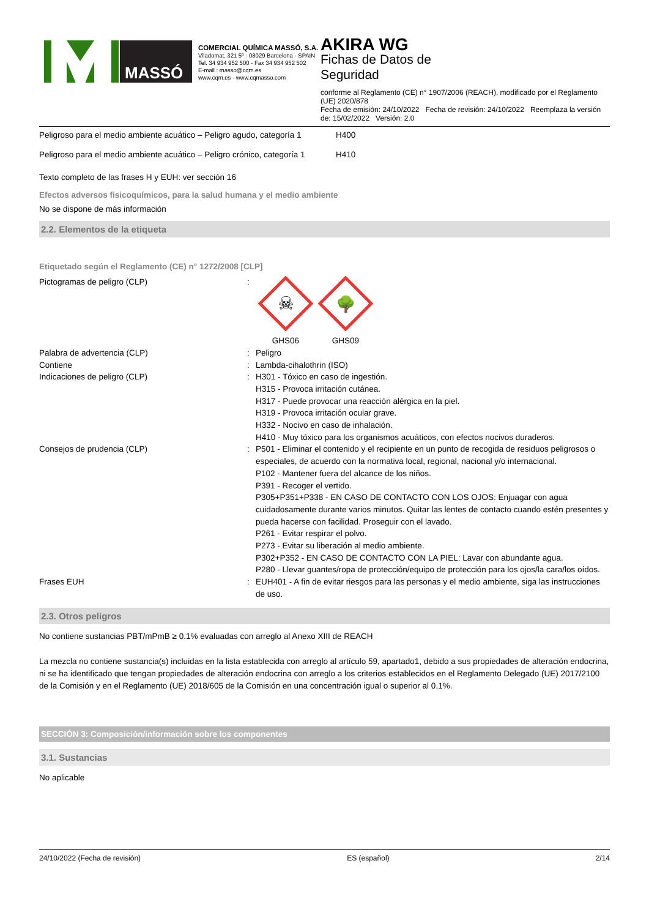MASSÓ
COMERCIAL QUÍMICA MASSÓ, S.A.
Viladomat, 321 5º - 08029 Barcelona - SPAIN
Tel. 34 934 952 500 - Fax 34 934 952 502
E-mail : masso@cqm.es
www.cqm.es - www.cqmasso.com
AKIRA WG
Fichas de Datos de
Seguridad
conforme al Reglamento (CE) n° 1907/2006 (REACH), modificado por el Reglamento (UE) 2020/878
Fecha de emisión: 24/10/2022 Fecha de revisión: 24/10/2022 Reemplaza la versión de: 15/02/2022 Versión: 2.0
| Peligroso para el medio ambiente acuático – Peligro agudo, categoría 1 | H400 |
| Peligroso para el medio ambiente acuático – Peligro crónico, categoría 1 | H410 |
Texto completo de las frases H y EUH: ver sección 16
Efectos adversos fisicoquímicos, para la salud humana y el medio ambiente
No se dispone de más información
2.2. Elementos de la etiqueta
Etiquetado según el Reglamento (CE) n° 1272/2008 [CLP]
| Pictogramas de peligro (CLP) | : | ☠ GHS06 🌳 GHS09 |
| Palabra de advertencia (CLP) | : | Peligro |
| Contiene | : | Lambda-cihalothrin (ISO) |
| Indicaciones de peligro (CLP) | : | H301 - Tóxico en caso de ingestión. H315 - Provoca irritación cutánea. H317 - Puede provocar una reacción alérgica en la piel. H319 - Provoca irritación ocular grave. H332 - Nocivo en caso de inhalación. H410 - Muy tóxico para los organismos acuáticos, con efectos nocivos duraderos. |
| Consejos de prudencia (CLP) | : | P501 - Eliminar el contenido y el recipiente en un punto de recogida de residuos peligrosos o especiales, de acuerdo con la normativa local, regional, nacional y/o internacional. P102 - Mantener fuera del alcance de los niños. P391 - Recoger el vertido. P305+P351+P338 - EN CASO DE CONTACTO CON LOS OJOS: Enjuagar con agua cuidadosamente durante varios minutos. Quitar las lentes de contacto cuando estén presentes y pueda hacerse con facilidad. Proseguir con el lavado. P261 - Evitar respirar el polvo. P273 - Evitar su liberación al medio ambiente. P302+P352 - EN CASO DE CONTACTO CON LA PIEL: Lavar con abundante agua. P280 - Llevar guantes/ropa de protección/equipo de protección para los ojos/la cara/los oídos. |
| Frases EUH | : | EUH401 - A fin de evitar riesgos para las personas y el medio ambiente, siga las instrucciones de uso. |
2.3. Otros peligros
No contiene sustancias PBT/mPmB ≥ 0.1% evaluadas con arreglo al Anexo XIII de REACH
La mezcla no contiene sustancia(s) incluidas en la lista establecida con arreglo al artículo 59, apartado1, debido a sus propiedades de alteración endocrina, ni se ha identificado que tengan propiedades de alteración endocrina con arreglo a los criterios establecidos en el Reglamento Delegado (UE) 2017/2100 de la Comisión y en el Reglamento (UE) 2018/605 de la Comisión en una concentración igual o superior al 0,1%.
SECCIÓN 3: Composición/información sobre los componentes
3.1. Sustancias
No aplicable
24/10/2022 (Fecha de revisión) ES (español) 2/14